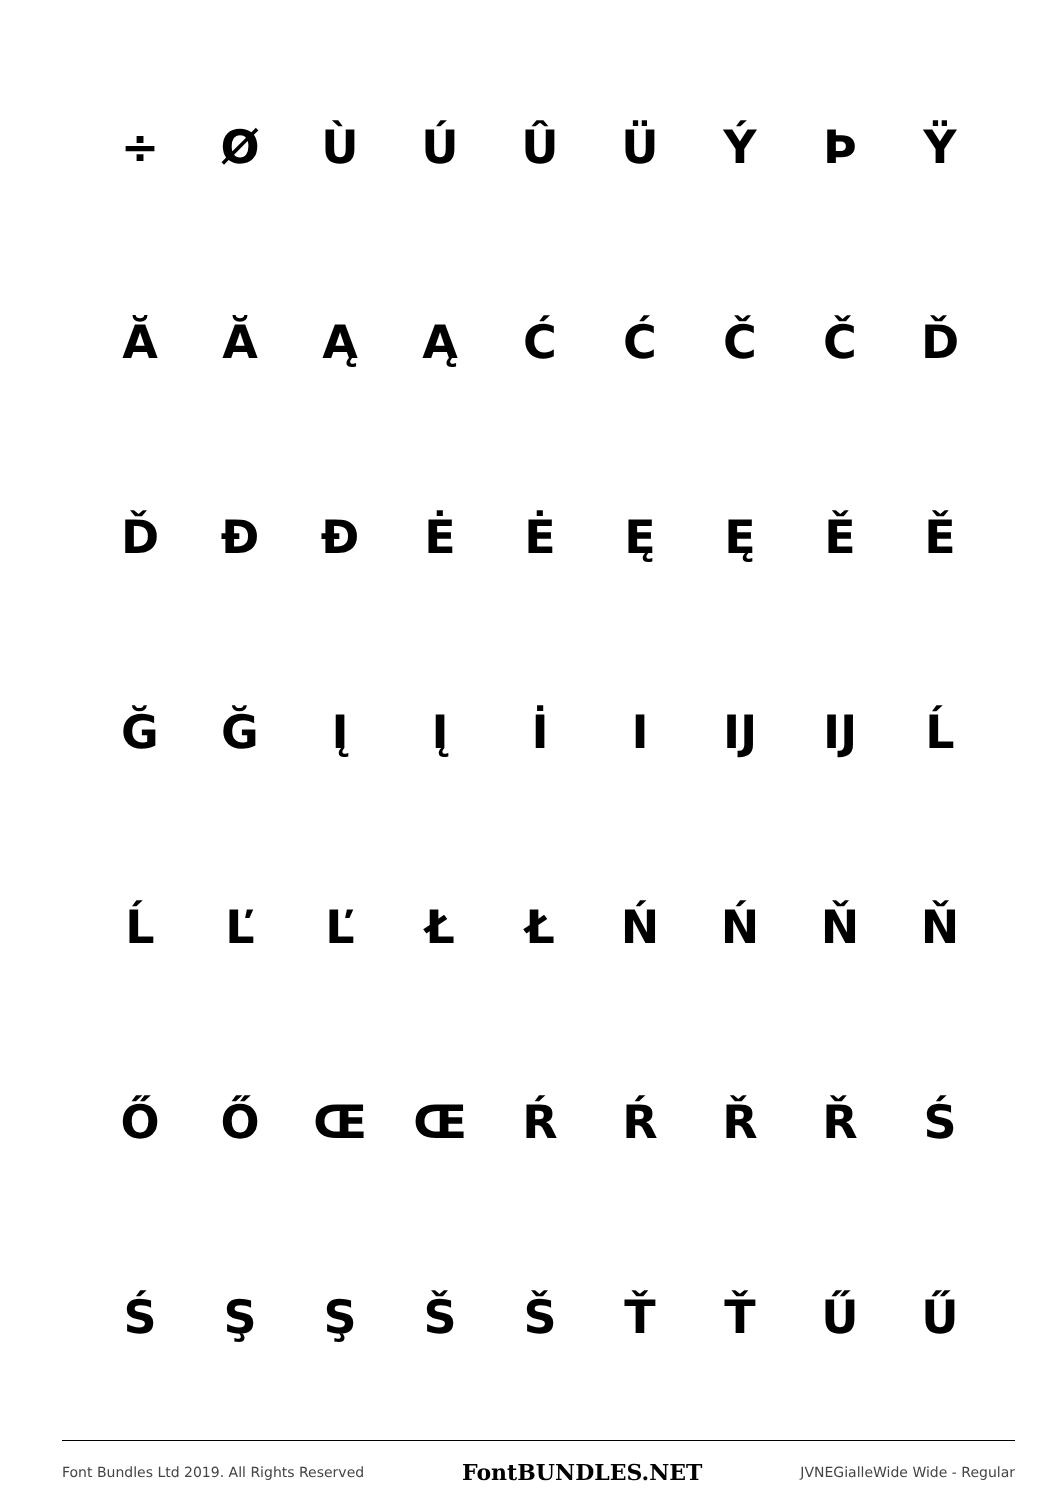÷ ØÙÚÛÜÝÞŸ
ĂĂĄĄĆĆČČĎ
ĎĐĐĖĖĘĘĚĚ
ĞĞĮĮİIĲĲĹ
ĹĽĽŁŁŃŃŇŇ
ŐŐŒŒŔŔŘŘŚ
ŚŞŞŠŠŤŤŰŰ
Font Bundles Ltd 2019. All Rights Reserved FontBUNDLES.NET JVNEGialleWide Wide - Regular